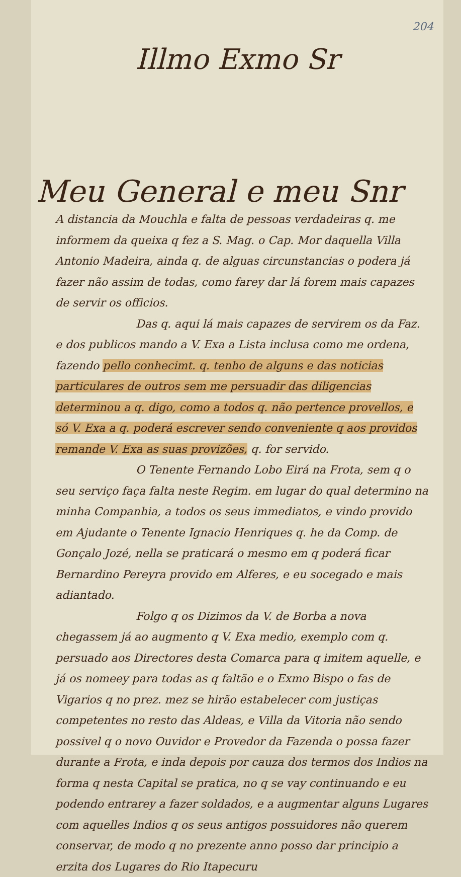204
Illmo Exmo Sr
Meu General e meu Snr
A distancia da Mouchla e falta de pessoas verdadeiras q. me informem da queixa q fez a S. Mag. o Cap. Mor daquella Villa Antonio Madeira, ainda q. de alguas circunstancias o podera já fazer não assim de todas, como farey dar lá forem mais capazes de servir os officios.
Das q. aqui lá mais capazes de servirem os da Faz. e dos publicos mando a V. Exa a Lista inclusa como me ordena, fazendo pello conhecimt. q. tenho de alguns e das noticias particulares de outros sem me persuadir das diligencias determinou a q. digo, como a todos q. não pertence provellos, e só V. Exa a q. poderá escrever sendo conveniente q aos providos remande V. Exa as suas provizões, q. for servido.
O Tenente Fernando Lobo Eirá na Frota, sem q o seu serviço faça falta neste Regim. em lugar do qual determino na minha Companhia, a todos os seus immediatos, e vindo provido em Ajudante o Tenente Ignacio Henriques q. he da Comp. de Gonçalo Jozé, nella se praticará o mesmo em q poderá ficar Bernardino Pereyra provido em Alferes, e eu socegado e mais adiantado.
Folgo q os Dizimos da V. de Borba a nova chegassem já ao augmento q V. Exa medio, exemplo com q. persuado aos Directores desta Comarca para q imitem aquelle, e já os nomeey para todas as q faltão e o Exmo Bispo o fas de Vigarios q no prez. mez se hirão estabelecer com justiças competentes no resto das Aldeas, e Villa da Vitoria não sendo possivel q o novo Ouvidor e Provedor da Fazenda o possa fazer durante a Frota, e inda depois por cauza dos termos dos Indios na forma q nesta Capital se pratica, no q se vay continuando e eu podendo entrarey a fazer soldados, e a augmentar alguns Lugares com aquelles Indios q os seus antigos possuidores não querem conservar, de modo q no prezente anno posso dar principio a erzita dos Lugares do Rio Itapecuru